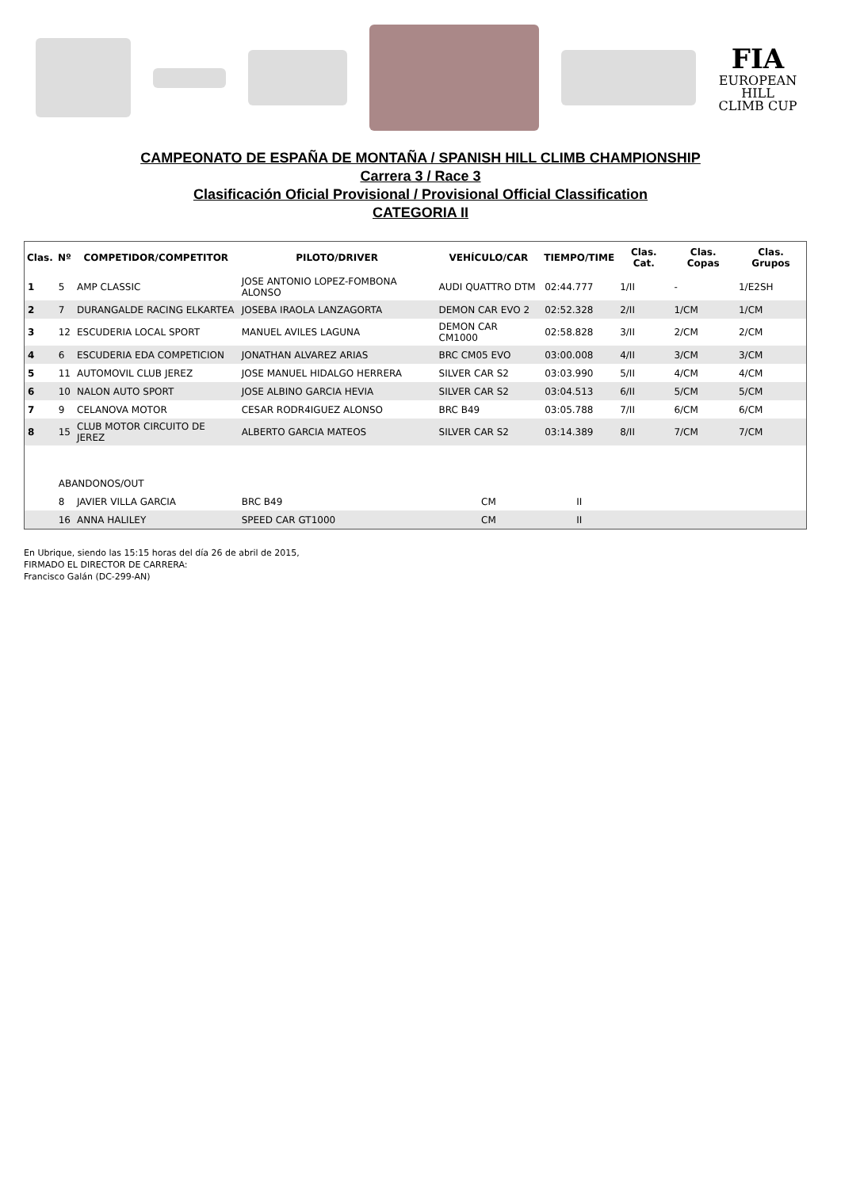FIA
EUROPEAN HILL CLIMB CUP
CAMPEONATO DE ESPAÑA DE MONTAÑA / SPANISH HILL CLIMB CHAMPIONSHIP
Carrera 3 / Race 3
Clasificación Oficial Provisional / Provisional Official Classification
CATEGORIA II
| Clas. | Nº | COMPETIDOR/COMPETITOR | PILOTO/DRIVER | VEHÍCULO/CAR | TIEMPO/TIME | Clas. Cat. | Clas. Copas | Clas. Grupos |
| --- | --- | --- | --- | --- | --- | --- | --- | --- |
| 1 | 5 | AMP CLASSIC | JOSE ANTONIO LOPEZ-FOMBONA ALONSO | AUDI QUATTRO DTM | 02:44.777 | 1/II | - | 1/E2SH |
| 2 | 7 | DURANGALDE RACING ELKARTEA | JOSEBA IRAOLA LANZAGORTA | DEMON CAR EVO 2 | 02:52.328 | 2/II | 1/CM | 1/CM |
| 3 | 12 | ESCUDERIA LOCAL SPORT | MANUEL AVILES LAGUNA | DEMON CAR CM1000 | 02:58.828 | 3/II | 2/CM | 2/CM |
| 4 | 6 | ESCUDERIA EDA COMPETICION | JONATHAN ALVAREZ ARIAS | BRC CM05 EVO | 03:00.008 | 4/II | 3/CM | 3/CM |
| 5 | 11 | AUTOMOVIL CLUB JEREZ | JOSE MANUEL HIDALGO HERRERA | SILVER CAR S2 | 03:03.990 | 5/II | 4/CM | 4/CM |
| 6 | 10 | NALON AUTO SPORT | JOSE ALBINO GARCIA HEVIA | SILVER CAR S2 | 03:04.513 | 6/II | 5/CM | 5/CM |
| 7 | 9 | CELANOVA MOTOR | CESAR RODR4IGUEZ ALONSO | BRC B49 | 03:05.788 | 7/II | 6/CM | 6/CM |
| 8 | 15 | CLUB MOTOR CIRCUITO DE JEREZ | ALBERTO GARCIA MATEOS | SILVER CAR S2 | 03:14.389 | 8/II | 7/CM | 7/CM |
| | ABANDONOS/OUT | | | | | | | |
| | 8 | JAVIER VILLA GARCIA | BRC B49 | CM | II | | | |
| | 16 | ANNA HALILEY | SPEED CAR GT1000 | CM | II | | | |
En Ubrique, siendo las 15:15 horas del día 26 de abril de 2015,
FIRMADO EL DIRECTOR DE CARRERA:
Francisco Galán (DC-299-AN)